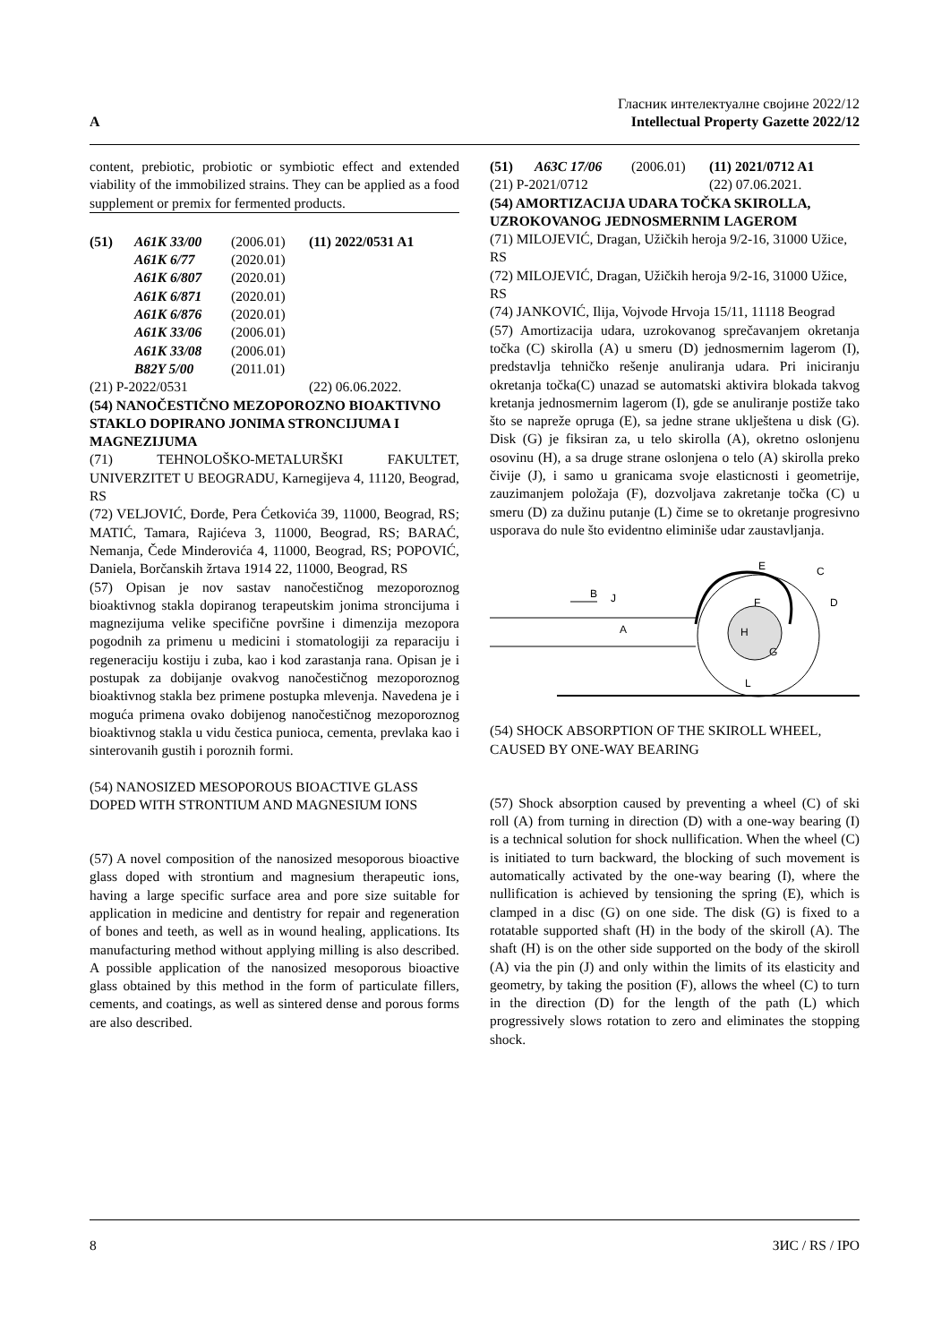A
Гласник интелектуалне својине 2022/12
Intellectual Property Gazette 2022/12
content, prebiotic, probiotic or symbiotic effect and extended viability of the immobilized strains. They can be applied as a food supplement or premix for fermented products.
| (51) | A61K 33/00 | (2006.01) | (11) 2022/0531 A1 |
| | A61K 6/77 | (2020.01) | |
| | A61K 6/807 | (2020.01) | |
| | A61K 6/871 | (2020.01) | |
| | A61K 6/876 | (2020.01) | |
| | A61K 33/06 | (2006.01) | |
| | A61K 33/08 | (2006.01) | |
| | B82Y 5/00 | (2011.01) | |
| (21) P-2022/0531 | | | (22) 06.06.2022. |
(54) NANOČESTIČNO MEZOPOROZNO BIOAKTIVNO STAKLO DOPIRANO JONIMA STRONCIJUMA I MAGNEZIJUMA
(71) TEHNOLOŠKO-METALURŠKI FAKULTET, UNIVERZITET U BEOGRADU, Karnegijeva 4, 11120, Beograd, RS
(72) VELJOVIĆ, Đorđe, Pera Ćetkovića 39, 11000, Beograd, RS; MATIĆ, Tamara, Rajićeva 3, 11000, Beograd, RS; BARAĆ, Nemanja, Čede Minderovića 4, 11000, Beograd, RS; POPOVIĆ, Daniela, Borčanskih žrtava 1914 22, 11000, Beograd, RS
(57) Opisan je nov sastav nanočestičnog mezoporoznog bioaktivnog stakla dopiranog terapeutskim jonima stroncijuma i magnezijuma velike specifične površine i dimenzija mezopora pogodnih za primenu u medicini i stomatologiji za reparaciju i regeneraciju kostiju i zuba, kao i kod zarastanja rana. Opisan je i postupak za dobijanje ovakvog nanočestičnog mezoporoznog bioaktivnog stakla bez primene postupka mlevenja. Navedena je i moguća primena ovako dobijenog nanočestičnog mezoporoznog bioaktivnog stakla u vidu čestica punioca, cementa, prevlaka kao i sinterovanih gustih i poroznih formi.
(54) NANOSIZED MESOPOROUS BIOACTIVE GLASS DOPED WITH STRONTIUM AND MAGNESIUM IONS
(57) A novel composition of the nanosized mesoporous bioactive glass doped with strontium and magnesium therapeutic ions, having a large specific surface area and pore size suitable for application in medicine and dentistry for repair and regeneration of bones and teeth, as well as in wound healing, applications. Its manufacturing method without applying milling is also described. A possible application of the nanosized mesoporous bioactive glass obtained by this method in the form of particulate fillers, cements, and coatings, as well as sintered dense and porous forms are also described.
| (51) | A63C 17/06 | (2006.01) | (11) 2021/0712 A1 |
| (21) P-2021/0712 | | | (22) 07.06.2021. |
(54) AMORTIZACIJA UDARA TOČKA SKIROLLA, UZROKOVANOG JEDNOSMERNIM LAGEROM
(71) MILOJEVIĆ, Dragan, Užičkih heroja 9/2-16, 31000 Užice, RS
(72) MILOJEVIĆ, Dragan, Užičkih heroja 9/2-16, 31000 Užice, RS
(74) JANKOVIĆ, Ilija, Vojvode Hrvoja 15/11, 11118 Beograd
(57) Amortizacija udara, uzrokovanog sprečavanjem okretanja točka (C) skirolla (A) u smeru (D) jednosmernim lagerom (I), predstavlja tehničko rešenje anuliranja udara. Pri iniciranju okretanja točka(C) unazad se automatski aktivira blokada takvog kretanja jednosmernim lagerom (I), gde se anuliranje postiže tako što se napreže opruga (E), sa jedne strane uklještena u disk (G). Disk (G) je fiksiran za, u telo skirolla (A), okretno oslonjenu osovinu (H), a sa druge strane oslonjena o telo (A) skirolla preko čivije (J), i samo u granicama svoje elasticnosti i geometrije, zauzimanjem položaja (F), dozvoljava zakretanje točka (C) u smeru (D) za dužinu putanje (L) čime se to okretanje progresivno usporava do nule što evidentno eliminiše udar zaustavljanja.
B
J
A
E
C
D
F
H
G
L
(54) SHOCK ABSORPTION OF THE SKIROLL WHEEL, CAUSED BY ONE-WAY BEARING
(57) Shock absorption caused by preventing a wheel (C) of ski roll (A) from turning in direction (D) with a one-way bearing (I) is a technical solution for shock nullification. When the wheel (C) is initiated to turn backward, the blocking of such movement is automatically activated by the one-way bearing (I), where the nullification is achieved by tensioning the spring (E), which is clamped in a disc (G) on one side. The disk (G) is fixed to a rotatable supported shaft (H) in the body of the skiroll (A). The shaft (H) is on the other side supported on the body of the skiroll (A) via the pin (J) and only within the limits of its elasticity and geometry, by taking the position (F), allows the wheel (C) to turn in the direction (D) for the length of the path (L) which progressively slows rotation to zero and eliminates the stopping shock.
8 ЗИС / RS / IPO